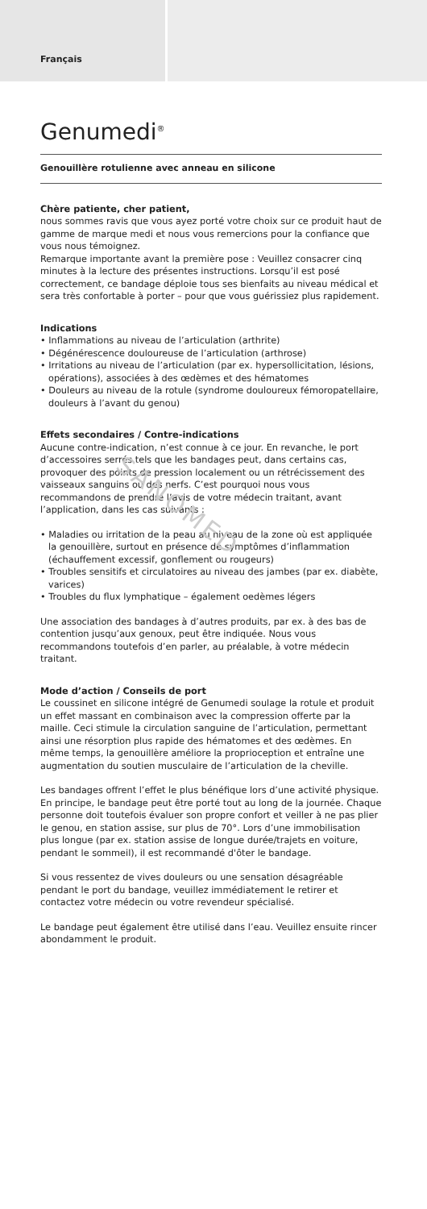Français
Genumedi<sup>®</sup>
Genouillère rotulienne avec anneau en silicone
Chère patiente, cher patient,
nous sommes ravis que vous ayez porté votre choix sur ce produit haut de gamme de marque medi et nous vous remercions pour la confiance que vous nous témoignez.
Remarque importante avant la première pose : Veuillez consacrer cinq minutes à la lecture des présentes instructions. Lorsqu’il est posé correctement, ce bandage déploie tous ses bienfaits au niveau médical et sera très confortable à porter – pour que vous guérissiez plus rapidement.
Indications
• Inflammations au niveau de l’articulation (arthrite)
• Dégénérescence douloureuse de l’articulation (arthrose)
• Irritations au niveau de l’articulation (par ex. hypersollicitation, lésions, opérations), associées à des œdèmes et des hématomes
• Douleurs au niveau de la rotule (syndrome douloureux fémoropatellaire, douleurs à l’avant du genou)
Effets secondaires / Contre-indications
Aucune contre-indication, n’est connue à ce jour. En revanche, le port d’accessoires serrés tels que les bandages peut, dans certains cas, provoquer des points de pression localement ou un rétrécissement des vaisseaux sanguins ou des nerfs. C’est pourquoi nous vous recommandons de prendre l’avis de votre médecin traitant, avant l’application, dans les cas suivants :
• Maladies ou irritation de la peau au niveau de la zone où est appliquée la genouillère, surtout en présence de symptômes d’inflammation (échauffement excessif, gonflement ou rougeurs)
• Troubles sensitifs et circulatoires au niveau des jambes (par ex. diabète, varices)
• Troubles du flux lymphatique – également oedèmes légers
Une association des bandages à d’autres produits, par ex. à des bas de contention jusqu’aux genoux, peut être indiquée. Nous vous recommandons toutefois d’en parler, au préalable, à votre médecin traitant.
Mode d’action / Conseils de port
Le coussinet en silicone intégré de Genumedi soulage la rotule et produit un effet massant en combinaison avec la compression offerte par la maille. Ceci stimule la circulation sanguine de l’articulation, permettant ainsi une résorption plus rapide des hématomes et des œdèmes. En même temps, la genouillère améliore la proprioception et entraîne une augmentation du soutien musculaire de l’articulation de la cheville.
Les bandages offrent l’effet le plus bénéfique lors d’une activité physique. En principe, le bandage peut être porté tout au long de la journée. Chaque personne doit toutefois évaluer son propre confort et veiller à ne pas plier le genou, en station assise, sur plus de 70°. Lors d’une immobilisation plus longue (par ex. station assise de longue durée/trajets en voiture, pendant le sommeil), il est recommandé d'ôter le bandage.
Si vous ressentez de vives douleurs ou une sensation désagréable pendant le port du bandage, veuillez immédiatement le retirer et contactez votre médecin ou votre revendeur spécialisé.
Le bandage peut également être utilisé dans l’eau. Veuillez ensuite rincer abondamment le produit.
SANOMED